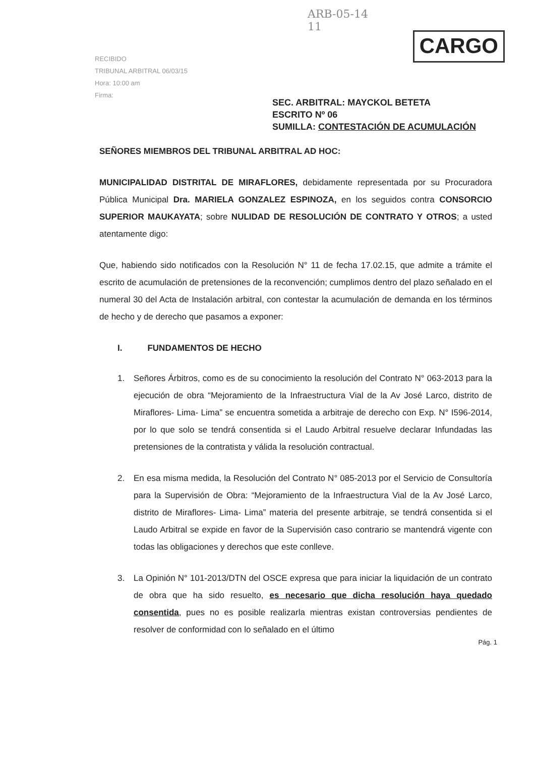ARB-05-14
11
CARGO
RECIBIDO
TRIBUNAL ARBITRAL 06/03/15
Hora: 10:00 am
Firma:
SEC. ARBITRAL: MAYCKOL BETETA
ESCRITO Nº 06
SUMILLA: CONTESTACIÓN DE ACUMULACIÓN
SEÑORES MIEMBROS DEL TRIBUNAL ARBITRAL AD HOC:
MUNICIPALIDAD DISTRITAL DE MIRAFLORES, debidamente representada por su Procuradora Pública Municipal Dra. MARIELA GONZALEZ ESPINOZA, en los seguidos contra CONSORCIO SUPERIOR MAUKAYATA; sobre NULIDAD DE RESOLUCIÓN DE CONTRATO Y OTROS; a usted atentamente digo:
Que, habiendo sido notificados con la Resolución N° 11 de fecha 17.02.15, que admite a trámite el escrito de acumulación de pretensiones de la reconvención; cumplimos dentro del plazo señalado en el numeral 30 del Acta de Instalación arbitral, con contestar la acumulación de demanda en los términos de hecho y de derecho que pasamos a exponer:
I. FUNDAMENTOS DE HECHO
1.
Señores Árbitros, como es de su conocimiento la resolución del Contrato N° 063-2013 para la ejecución de obra “Mejoramiento de la Infraestructura Vial de la Av José Larco, distrito de Miraflores- Lima- Lima” se encuentra sometida a arbitraje de derecho con Exp. N° I596-2014, por lo que solo se tendrá consentida si el Laudo Arbitral resuelve declarar Infundadas las pretensiones de la contratista y válida la resolución contractual.
2.
En esa misma medida, la Resolución del Contrato N° 085-2013 por el Servicio de Consultoría para la Supervisión de Obra: “Mejoramiento de la Infraestructura Vial de la Av José Larco, distrito de Miraflores- Lima- Lima” materia del presente arbitraje, se tendrá consentida si el Laudo Arbitral se expide en favor de la Supervisión caso contrario se mantendrá vigente con todas las obligaciones y derechos que este conlleve.
3.
La Opinión N° 101-2013/DTN del OSCE expresa que para iniciar la liquidación de un contrato de obra que ha sido resuelto, es necesario que dicha resolución haya quedado consentida, pues no es posible realizarla mientras existan controversias pendientes de resolver de conformidad con lo señalado en el último
Pág. 1